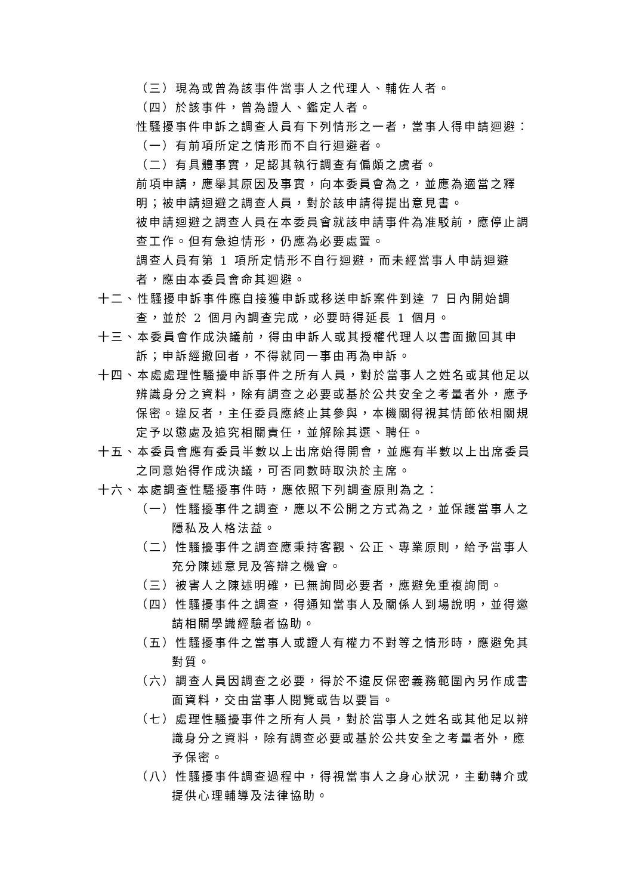（三）現為或曾為該事件當事人之代理人、輔佐人者。
（四）於該事件，曾為證人、鑑定人者。
性騷擾事件申訴之調查人員有下列情形之一者，當事人得申請迴避：
（一）有前項所定之情形而不自行迴避者。
（二）有具體事實，足認其執行調查有偏頗之虞者。
前項申請，應舉其原因及事實，向本委員會為之，並應為適當之釋明；被申請迴避之調查人員，對於該申請得提出意見書。
被申請迴避之調查人員在本委員會就該申請事件為准駁前，應停止調查工作。但有急迫情形，仍應為必要處置。
調查人員有第 1 項所定情形不自行迴避，而未經當事人申請迴避者，應由本委員會命其迴避。
十二、性騷擾申訴事件應自接獲申訴或移送申訴案件到達 7 日內開始調查，並於 2 個月內調查完成，必要時得延長 1 個月。
十三、本委員會作成決議前，得由申訴人或其授權代理人以書面撤回其申訴；申訴經撤回者，不得就同一事由再為申訴。
十四、本處處理性騷擾申訴事件之所有人員，對於當事人之姓名或其他足以辨識身分之資料，除有調查之必要或基於公共安全之考量者外，應予保密。違反者，主任委員應終止其參與，本機關得視其情節依相關規定予以懲處及追究相關責任，並解除其選、聘任。
十五、本委員會應有委員半數以上出席始得開會，並應有半數以上出席委員之同意始得作成決議，可否同數時取決於主席。
十六、本處調查性騷擾事件時，應依照下列調查原則為之：
（一）性騷擾事件之調查，應以不公開之方式為之，並保護當事人之隱私及人格法益。
（二）性騷擾事件之調查應秉持客觀、公正、專業原則，給予當事人充分陳述意見及答辯之機會。
（三）被害人之陳述明確，已無詢問必要者，應避免重複詢問。
（四）性騷擾事件之調查，得通知當事人及關係人到場說明，並得邀請相關學識經驗者協助。
（五）性騷擾事件之當事人或證人有權力不對等之情形時，應避免其對質。
（六）調查人員因調查之必要，得於不違反保密義務範圍內另作成書面資料，交由當事人閱覽或告以要旨。
（七）處理性騷擾事件之所有人員，對於當事人之姓名或其他足以辨識身分之資料，除有調查必要或基於公共安全之考量者外，應予保密。
（八）性騷擾事件調查過程中，得視當事人之身心狀況，主動轉介或提供心理輔導及法律協助。